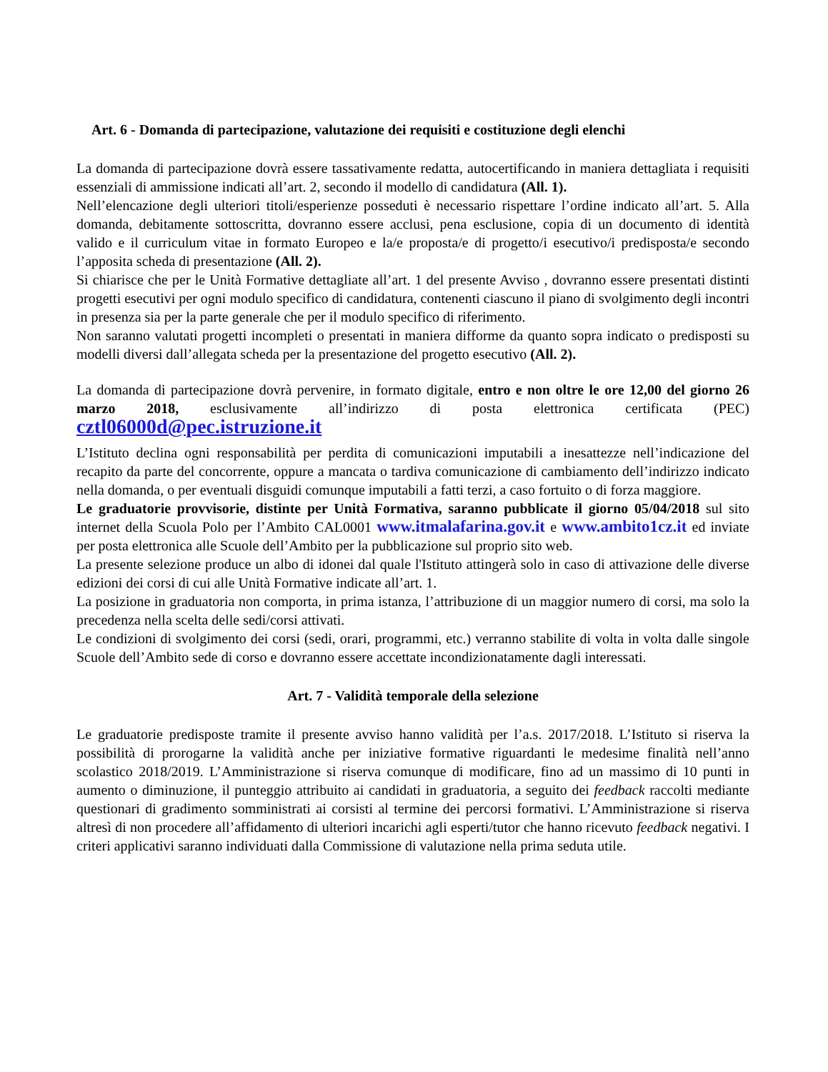Art. 6 - Domanda di partecipazione, valutazione dei requisiti e costituzione degli elenchi
La domanda di partecipazione dovrà essere tassativamente redatta, autocertificando in maniera dettagliata i requisiti essenziali di ammissione indicati all’art. 2, secondo il modello di candidatura (All. 1).
Nell’elencazione degli ulteriori titoli/esperienze posseduti è necessario rispettare l’ordine indicato all’art. 5. Alla domanda, debitamente sottoscritta, dovranno essere acclusi, pena esclusione, copia di un documento di identità valido e il curriculum vitae in formato Europeo e la/e proposta/e di progetto/i esecutivo/i predisposta/e secondo l’apposita scheda di presentazione (All. 2).
Si chiarisce che per le Unità Formative dettagliate all’art. 1 del presente Avviso , dovranno essere presentati distinti progetti esecutivi per ogni modulo specifico di candidatura, contenenti ciascuno il piano di svolgimento degli incontri in presenza sia per la parte generale che per il modulo specifico di riferimento.
Non saranno valutati progetti incompleti o presentati in maniera difforme da quanto sopra indicato o predisposti su modelli diversi dall’allegata scheda per la presentazione del progetto esecutivo (All. 2).
La domanda di partecipazione dovrà pervenire, in formato digitale, entro e non oltre le ore 12,00 del giorno 26 marzo 2018, esclusivamente all’indirizzo di posta elettronica certificata (PEC) cztl06000d@pec.istruzione.it
L’Istituto declina ogni responsabilità per perdita di comunicazioni imputabili a inesattezze nell’indicazione del recapito da parte del concorrente, oppure a mancata o tardiva comunicazione di cambiamento dell’indirizzo indicato nella domanda, o per eventuali disguidi comunque imputabili a fatti terzi, a caso fortuito o di forza maggiore.
Le graduatorie provvisorie, distinte per Unità Formativa, saranno pubblicate il giorno 05/04/2018 sul sito internet della Scuola Polo per l’Ambito CAL0001 www.itmalafarina.gov.it e www.ambito1cz.it ed inviate per posta elettronica alle Scuole dell’Ambito per la pubblicazione sul proprio sito web.
La presente selezione produce un albo di idonei dal quale l'Istituto attingerà solo in caso di attivazione delle diverse edizioni dei corsi di cui alle Unità Formative indicate all’art. 1.
La posizione in graduatoria non comporta, in prima istanza, l’attribuzione di un maggior numero di corsi, ma solo la precedenza nella scelta delle sedi/corsi attivati.
Le condizioni di svolgimento dei corsi (sedi, orari, programmi, etc.) verranno stabilite di volta in volta dalle singole Scuole dell’Ambito sede di corso e dovranno essere accettate incondizionatamente dagli interessati.
Art. 7 - Validità temporale della selezione
Le graduatorie predisposte tramite il presente avviso hanno validità per l’a.s. 2017/2018. L’Istituto si riserva la possibilità di prorogarne la validità anche per iniziative formative riguardanti le medesime finalità nell’anno scolastico 2018/2019. L’Amministrazione si riserva comunque di modificare, fino ad un massimo di 10 punti in aumento o diminuzione, il punteggio attribuito ai candidati in graduatoria, a seguito dei feedback raccolti mediante questionari di gradimento somministrati ai corsisti al termine dei percorsi formativi. L’Amministrazione si riserva altresì di non procedere all’affidamento di ulteriori incarichi agli esperti/tutor che hanno ricevuto feedback negativi. I criteri applicativi saranno individuati dalla Commissione di valutazione nella prima seduta utile.